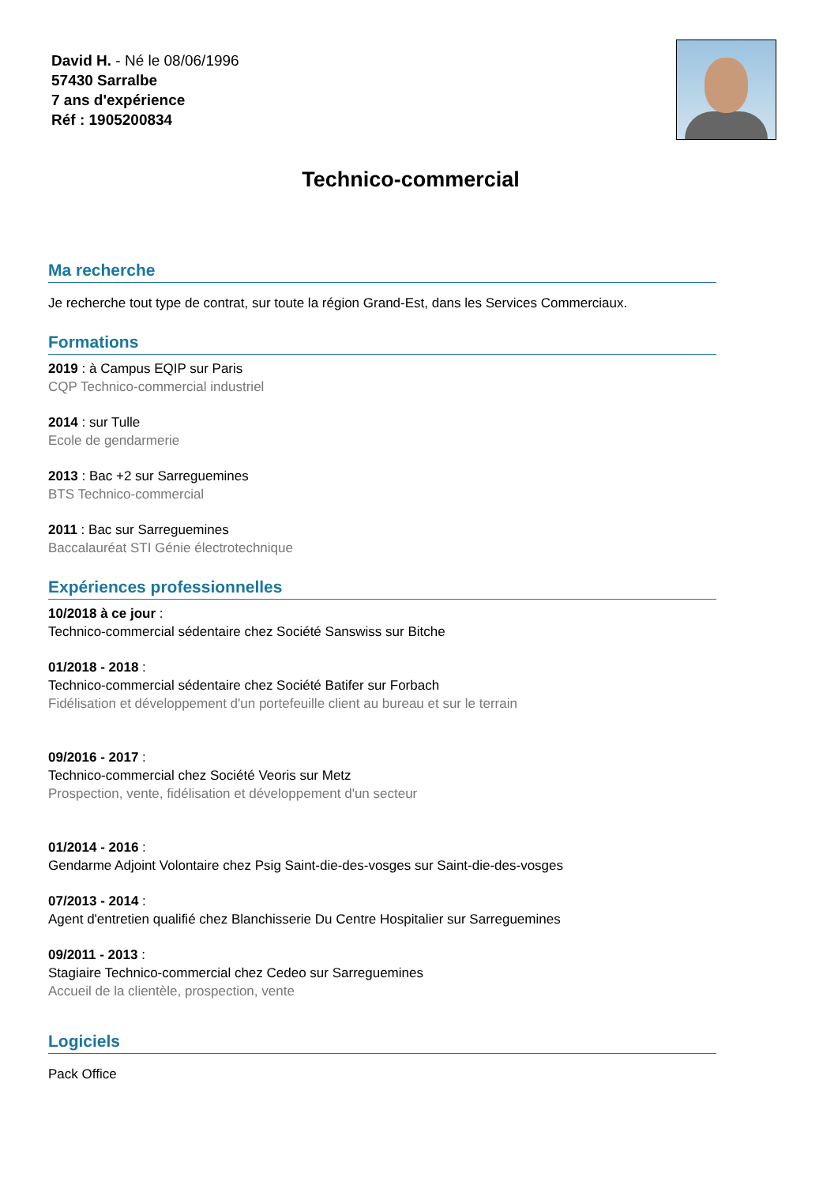David H. - Né le 08/06/1996
57430 Sarralbe
7 ans d'expérience
Réf : 1905200834
Technico-commercial
Ma recherche
Je recherche tout type de contrat, sur toute la région Grand-Est, dans les Services Commerciaux.
Formations
2019 : à Campus EQIP sur Paris
CQP Technico-commercial industriel
2014 : sur Tulle
Ecole de gendarmerie
2013 : Bac +2 sur Sarreguemines
BTS Technico-commercial
2011 : Bac sur Sarreguemines
Baccalauréat STI Génie électrotechnique
Expériences professionnelles
10/2018 à ce jour :
Technico-commercial sédentaire chez Société Sanswiss sur Bitche
01/2018 - 2018 :
Technico-commercial sédentaire chez Société Batifer sur Forbach
Fidélisation et développement d'un portefeuille client au bureau et sur le terrain
09/2016 - 2017 :
Technico-commercial chez Société Veoris sur Metz
Prospection, vente, fidélisation et développement d'un secteur
01/2014 - 2016 :
Gendarme Adjoint Volontaire chez Psig Saint-die-des-vosges sur Saint-die-des-vosges
07/2013 - 2014 :
Agent d'entretien qualifié chez Blanchisserie Du Centre Hospitalier sur Sarreguemines
09/2011 - 2013 :
Stagiaire Technico-commercial chez Cedeo sur Sarreguemines
Accueil de la clientèle, prospection, vente
Logiciels
Pack Office